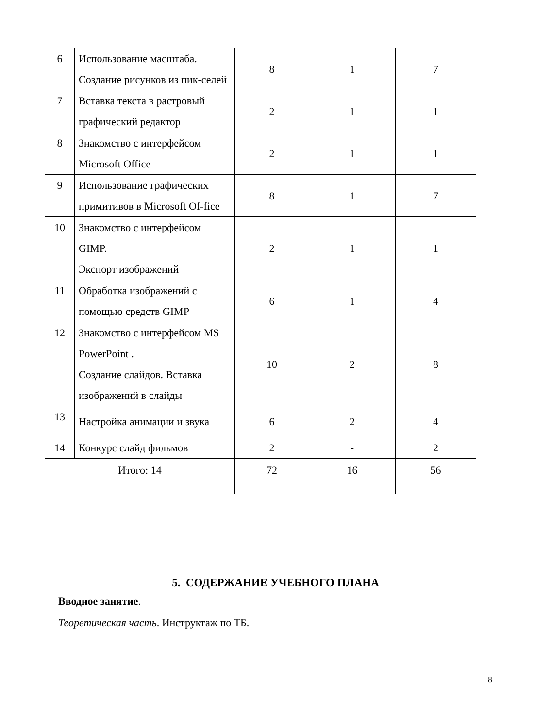| 6 | Использование масштаба. Создание рисунков из пик-селей | 8 | 1 | 7 |
| 7 | Вставка текста в растровый графический редактор | 2 | 1 | 1 |
| 8 | Знакомство с интерфейсом Microsoft Office | 2 | 1 | 1 |
| 9 | Использование графических примитивов в Microsoft Of-fice | 8 | 1 | 7 |
| 10 | Знакомство с интерфейсом GIMP. Экспорт изображений | 2 | 1 | 1 |
| 11 | Обработка изображений с помощью средств GIMP | 6 | 1 | 4 |
| 12 | Знакомство с интерфейсом MS PowerPoint . Создание слайдов. Вставка изображений в слайды | 10 | 2 | 8 |
| 13 | Настройка анимации и звука | 6 | 2 | 4 |
| 14 | Конкурс слайд фильмов | 2 | - | 2 |
| Итого: 14 | | 72 | 16 | 56 |
5. СОДЕРЖАНИЕ УЧЕБНОГО ПЛАНА
Вводное занятие.
Теоретическая часть. Инструктаж по ТБ.
8